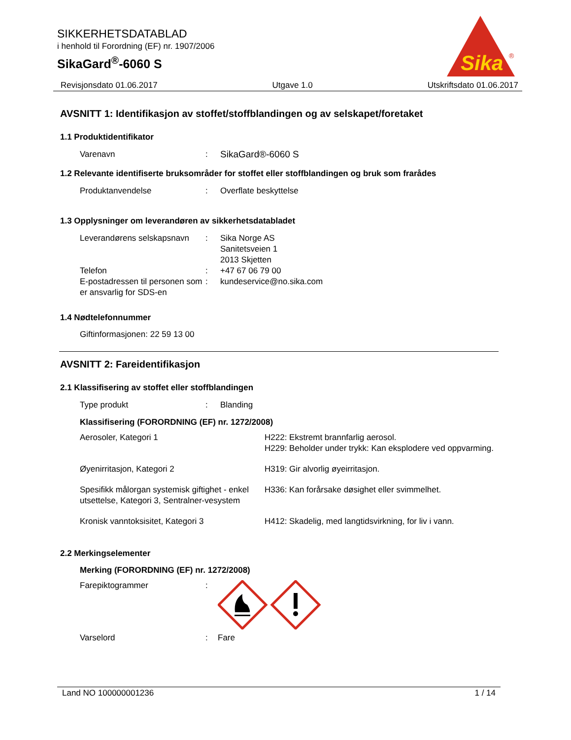SIKKERHETSDATABLAD
i henhold til Forordning (EF) nr. 1907/2006
SikaGard<sup>®</sup>-6060 S
Sika
®
Revisjonsdato 01.06.2017 Utgave 1.0 Utskriftsdato 01.06.2017
AVSNITT 1: Identifikasjon av stoffet/stoffblandingen og av selskapet/foretaket
1.1 Produktidentifikator
| Varenavn | : | SikaGard®-6060 S |
1.2 Relevante identifiserte bruksområder for stoffet eller stoffblandingen og bruk som frarådes
| Produktanvendelse | : | Overflate beskyttelse |
1.3 Opplysninger om leverandøren av sikkerhetsdatabladet
| Leverandørens selskapsnavn | : | Sika Norge AS Sanitetsveien 1 2013 Skjetten |
| Telefon | : | +47 67 06 79 00 |
| E-postadressen til personen som er ansvarlig for SDS-en | : | kundeservice@no.sika.com |
1.4 Nødtelefonnummer
Giftinformasjonen: 22 59 13 00
AVSNITT 2: Fareidentifikasjon
2.1 Klassifisering av stoffet eller stoffblandingen
| Type produkt | : | Blanding |
Klassifisering (FORORDNING (EF) nr. 1272/2008)
| Aerosoler, Kategori 1 | H222: Ekstremt brannfarlig aerosol. H229: Beholder under trykk: Kan eksplodere ved oppvarming. |
| Øyenirritasjon, Kategori 2 | H319: Gir alvorlig øyeirritasjon. |
| Spesifikk målorgan systemisk giftighet - enkel utsettelse, Kategori 3, Sentralner-vesystem | H336: Kan forårsake døsighet eller svimmelhet. |
| Kronisk vanntoksisitet, Kategori 3 | H412: Skadelig, med langtidsvirkning, for liv i vann. |
2.2 Merkingselementer
Merking (FORORDNING (EF) nr. 1272/2008)
| Farepiktogrammer | : | |
| Varselord | : | Fare |
Land NO 100000001236 1 / 14